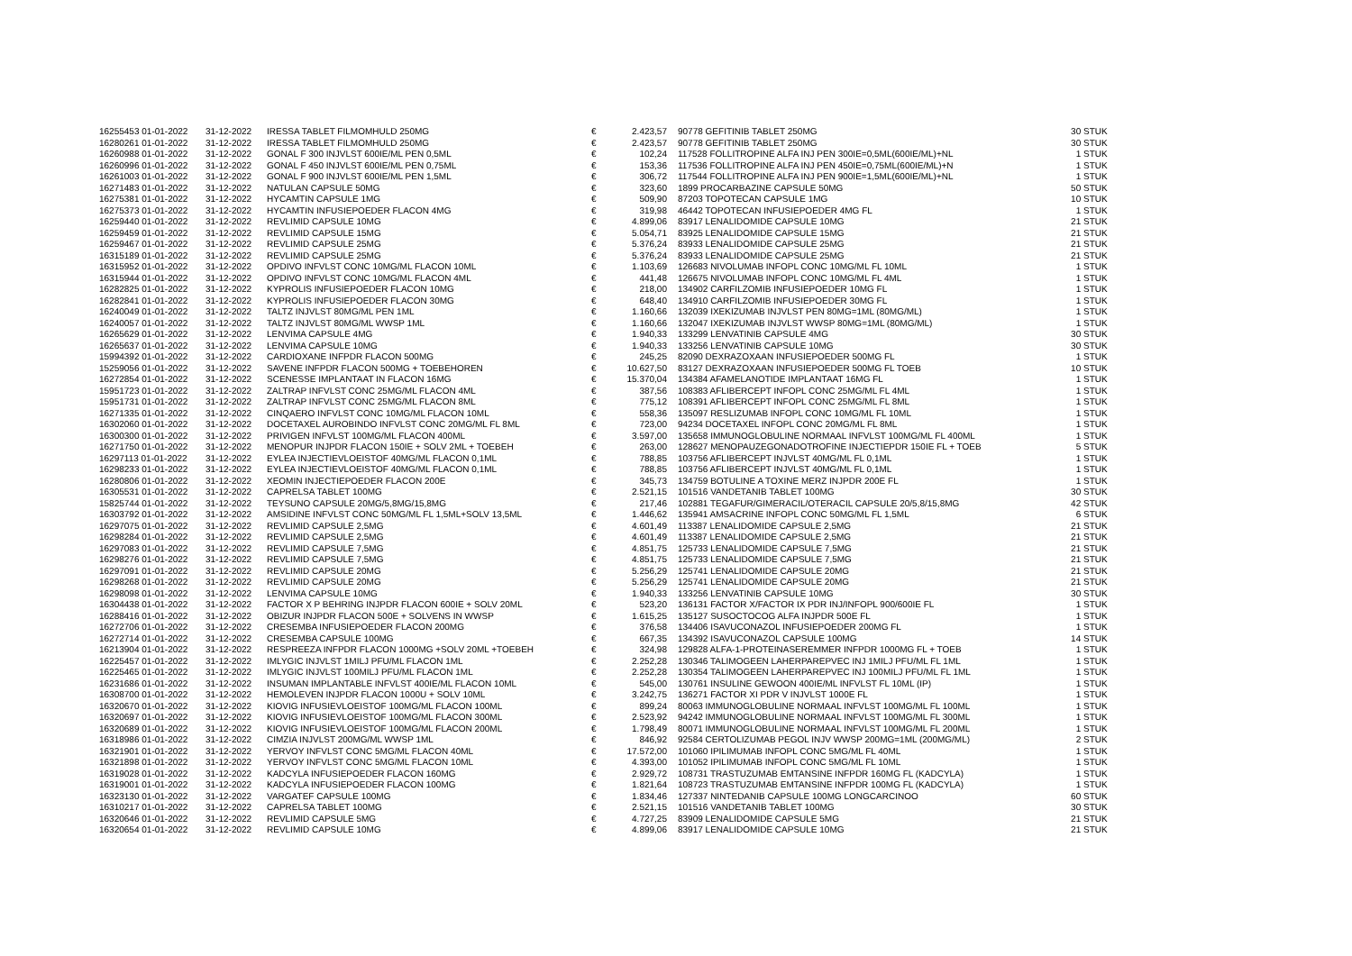| 16255453 01-01-2022 | 31-12-2022 | IRESSA TABLET FILMOMHULD 250MG | € | 2.423,57 | | 90778 GEFITINIB TABLET 250MG | 30 STUK |
| 16280261 01-01-2022 | 31-12-2022 | IRESSA TABLET FILMOMHULD 250MG | € | 2.423,57 | | 90778 GEFITINIB TABLET 250MG | 30 STUK |
| 16260988 01-01-2022 | 31-12-2022 | GONAL F 300 INJVLST 600IE/ML PEN 0,5ML | € | 102,24 | | 117528 FOLLITROPINE ALFA INJ PEN 300IE=0,5ML(600IE/ML)+NL | 1 STUK |
| 16260996 01-01-2022 | 31-12-2022 | GONAL F 450 INJVLST 600IE/ML PEN 0,75ML | € | 153,36 | | 117536 FOLLITROPINE ALFA INJ PEN 450IE=0,75ML(600IE/ML)+N | 1 STUK |
| 16261003 01-01-2022 | 31-12-2022 | GONAL F 900 INJVLST 600IE/ML PEN 1,5ML | € | 306,72 | | 117544 FOLLITROPINE ALFA INJ PEN 900IE=1,5ML(600IE/ML)+NL | 1 STUK |
| 16271483 01-01-2022 | 31-12-2022 | NATULAN CAPSULE 50MG | € | 323,60 | | 1899 PROCARBAZINE CAPSULE 50MG | 50 STUK |
| 16275381 01-01-2022 | 31-12-2022 | HYCAMTIN CAPSULE 1MG | € | 509,90 | | 87203 TOPOTECAN CAPSULE 1MG | 10 STUK |
| 16275373 01-01-2022 | 31-12-2022 | HYCAMTIN INFUSIEPOEDER FLACON 4MG | € | 319,98 | | 46442 TOPOTECAN INFUSIEPOEDER 4MG FL | 1 STUK |
| 16259440 01-01-2022 | 31-12-2022 | REVLIMID CAPSULE 10MG | € | 4.899,06 | | 83917 LENALIDOMIDE CAPSULE 10MG | 21 STUK |
| 16259459 01-01-2022 | 31-12-2022 | REVLIMID CAPSULE 15MG | € | 5.054,71 | | 83925 LENALIDOMIDE CAPSULE 15MG | 21 STUK |
| 16259467 01-01-2022 | 31-12-2022 | REVLIMID CAPSULE 25MG | € | 5.376,24 | | 83933 LENALIDOMIDE CAPSULE 25MG | 21 STUK |
| 16315189 01-01-2022 | 31-12-2022 | REVLIMID CAPSULE 25MG | € | 5.376,24 | | 83933 LENALIDOMIDE CAPSULE 25MG | 21 STUK |
| 16315952 01-01-2022 | 31-12-2022 | OPDIVO INFVLST CONC 10MG/ML FLACON 10ML | € | 1.103,69 | | 126683 NIVOLUMAB INFOPL CONC 10MG/ML FL 10ML | 1 STUK |
| 16315944 01-01-2022 | 31-12-2022 | OPDIVO INFVLST CONC 10MG/ML FLACON 4ML | € | 441,48 | | 126675 NIVOLUMAB INFOPL CONC 10MG/ML FL 4ML | 1 STUK |
| 16282825 01-01-2022 | 31-12-2022 | KYPROLIS INFUSIEPOEDER FLACON 10MG | € | 218,00 | | 134902 CARFILZOMIB INFUSIEPOEDER 10MG FL | 1 STUK |
| 16282841 01-01-2022 | 31-12-2022 | KYPROLIS INFUSIEPOEDER FLACON 30MG | € | 648,40 | | 134910 CARFILZOMIB INFUSIEPOEDER 30MG FL | 1 STUK |
| 16240049 01-01-2022 | 31-12-2022 | TALTZ INJVLST 80MG/ML PEN 1ML | € | 1.160,66 | | 132039 IXEKIZUMAB INJVLST PEN 80MG=1ML (80MG/ML) | 1 STUK |
| 16240057 01-01-2022 | 31-12-2022 | TALTZ INJVLST 80MG/ML WWSP 1ML | € | 1.160,66 | | 132047 IXEKIZUMAB INJVLST WWSP 80MG=1ML (80MG/ML) | 1 STUK |
| 16265629 01-01-2022 | 31-12-2022 | LENVIMA CAPSULE 4MG | € | 1.940,33 | | 133299 LENVATINIB CAPSULE 4MG | 30 STUK |
| 16265637 01-01-2022 | 31-12-2022 | LENVIMA CAPSULE 10MG | € | 1.940,33 | | 133256 LENVATINIB CAPSULE 10MG | 30 STUK |
| 15994392 01-01-2022 | 31-12-2022 | CARDIOXANE INFPDR FLACON 500MG | € | 245,25 | | 82090 DEXRAZOXAAN INFUSIEPOEDER 500MG FL | 1 STUK |
| 15259056 01-01-2022 | 31-12-2022 | SAVENE INFPDR FLACON 500MG + TOEBEHOREN | € | 10.627,50 | | 83127 DEXRAZOXAAN INFUSIEPOEDER 500MG FL TOEB | 10 STUK |
| 16272854 01-01-2022 | 31-12-2022 | SCENESSE IMPLANTAAT IN FLACON 16MG | € | 15.370,04 | | 134384 AFAMELANOTIDE IMPLANTAAT 16MG FL | 1 STUK |
| 15951723 01-01-2022 | 31-12-2022 | ZALTRAP INFVLST CONC 25MG/ML FLACON 4ML | € | 387,56 | | 108383 AFLIBERCEPT INFOPL CONC 25MG/ML FL 4ML | 1 STUK |
| 15951731 01-01-2022 | 31-12-2022 | ZALTRAP INFVLST CONC 25MG/ML FLACON 8ML | € | 775,12 | | 108391 AFLIBERCEPT INFOPL CONC 25MG/ML FL 8ML | 1 STUK |
| 16271335 01-01-2022 | 31-12-2022 | CINQAERO INFVLST CONC 10MG/ML FLACON 10ML | € | 558,36 | | 135097 RESLIZUMAB INFOPL CONC 10MG/ML FL 10ML | 1 STUK |
| 16302060 01-01-2022 | 31-12-2022 | DOCETAXEL AUROBINDO INFVLST CONC 20MG/ML FL 8ML | € | 723,00 | | 94234 DOCETAXEL INFOPL CONC 20MG/ML FL 8ML | 1 STUK |
| 16300300 01-01-2022 | 31-12-2022 | PRIVIGEN INFVLST 100MG/ML FLACON 400ML | € | 3.597,00 | | 135658 IMMUNOGLOBULINE NORMAAL INFVLST 100MG/ML FL 400ML | 1 STUK |
| 16271750 01-01-2022 | 31-12-2022 | MENOPUR INJPDR FLACON 150IE + SOLV 2ML + TOEBEH | € | 263,00 | | 128627 MENOPAUZEGONADOTROFINE INJECTIEPDR 150IE FL + TOEB | 5 STUK |
| 16297113 01-01-2022 | 31-12-2022 | EYLEA INJECTIEVLOEISTOF 40MG/ML FLACON 0,1ML | € | 788,85 | | 103756 AFLIBERCEPT INJVLST 40MG/ML FL 0,1ML | 1 STUK |
| 16298233 01-01-2022 | 31-12-2022 | EYLEA INJECTIEVLOEISTOF 40MG/ML FLACON 0,1ML | € | 788,85 | | 103756 AFLIBERCEPT INJVLST 40MG/ML FL 0,1ML | 1 STUK |
| 16280806 01-01-2022 | 31-12-2022 | XEOMIN INJECTIEPOEDER FLACON 200E | € | 345,73 | | 134759 BOTULINE A TOXINE MERZ INJPDR 200E FL | 1 STUK |
| 16305531 01-01-2022 | 31-12-2022 | CAPRELSA TABLET 100MG | € | 2.521,15 | | 101516 VANDETANIB TABLET 100MG | 30 STUK |
| 15825744 01-01-2022 | 31-12-2022 | TEYSUNO CAPSULE 20MG/5,8MG/15,8MG | € | 217,46 | | 102881 TEGAFUR/GIMERACIL/OTERACIL CAPSULE 20/5,8/15,8MG | 42 STUK |
| 16303792 01-01-2022 | 31-12-2022 | AMSIDINE INFVLST CONC 50MG/ML FL 1,5ML+SOLV 13,5ML | € | 1.446,62 | | 135941 AMSACRINE INFOPL CONC 50MG/ML FL 1,5ML | 6 STUK |
| 16297075 01-01-2022 | 31-12-2022 | REVLIMID CAPSULE 2,5MG | € | 4.601,49 | | 113387 LENALIDOMIDE CAPSULE 2,5MG | 21 STUK |
| 16298284 01-01-2022 | 31-12-2022 | REVLIMID CAPSULE 2,5MG | € | 4.601,49 | | 113387 LENALIDOMIDE CAPSULE 2,5MG | 21 STUK |
| 16297083 01-01-2022 | 31-12-2022 | REVLIMID CAPSULE 7,5MG | € | 4.851,75 | | 125733 LENALIDOMIDE CAPSULE 7,5MG | 21 STUK |
| 16298276 01-01-2022 | 31-12-2022 | REVLIMID CAPSULE 7,5MG | € | 4.851,75 | | 125733 LENALIDOMIDE CAPSULE 7,5MG | 21 STUK |
| 16297091 01-01-2022 | 31-12-2022 | REVLIMID CAPSULE 20MG | € | 5.256,29 | | 125741 LENALIDOMIDE CAPSULE 20MG | 21 STUK |
| 16298268 01-01-2022 | 31-12-2022 | REVLIMID CAPSULE 20MG | € | 5.256,29 | | 125741 LENALIDOMIDE CAPSULE 20MG | 21 STUK |
| 16298098 01-01-2022 | 31-12-2022 | LENVIMA CAPSULE 10MG | € | 1.940,33 | | 133256 LENVATINIB CAPSULE 10MG | 30 STUK |
| 16304438 01-01-2022 | 31-12-2022 | FACTOR X P BEHRING INJPDR FLACON 600IE + SOLV 20ML | € | 523,20 | | 136131 FACTOR X/FACTOR IX PDR INJ/INFOPL 900/600IE FL | 1 STUK |
| 16288416 01-01-2022 | 31-12-2022 | OBIZUR INJPDR FLACON 500E + SOLVENS IN WWSP | € | 1.615,25 | | 135127 SUSOCTOCOG ALFA INJPDR 500E FL | 1 STUK |
| 16272706 01-01-2022 | 31-12-2022 | CRESEMBA INFUSIEPOEDER FLACON 200MG | € | 376,58 | | 134406 ISAVUCONAZOL INFUSIEPOEDER 200MG FL | 1 STUK |
| 16272714 01-01-2022 | 31-12-2022 | CRESEMBA CAPSULE 100MG | € | 667,35 | | 134392 ISAVUCONAZOL CAPSULE 100MG | 14 STUK |
| 16213904 01-01-2022 | 31-12-2022 | RESPREEZA INFPDR FLACON 1000MG +SOLV 20ML +TOEBEH | € | 324,98 | | 129828 ALFA-1-PROTEINASEREMMER INFPDR 1000MG FL + TOEB | 1 STUK |
| 16225457 01-01-2022 | 31-12-2022 | IMLYGIC INJVLST 1MILJ PFU/ML FLACON 1ML | € | 2.252,28 | | 130346 TALIMOGEEN LAHERPAREPVEC INJ 1MILJ PFU/ML FL 1ML | 1 STUK |
| 16225465 01-01-2022 | 31-12-2022 | IMLYGIC INJVLST 100MILJ PFU/ML FLACON 1ML | € | 2.252,28 | | 130354 TALIMOGEEN LAHERPAREPVEC INJ 100MILJ PFU/ML FL 1ML | 1 STUK |
| 16231686 01-01-2022 | 31-12-2022 | INSUMAN IMPLANTABLE INFVLST 400IE/ML FLACON 10ML | € | 545,00 | | 130761 INSULINE GEWOON 400IE/ML INFVLST FL 10ML (IP) | 1 STUK |
| 16308700 01-01-2022 | 31-12-2022 | HEMOLEVEN INJPDR FLACON 1000U + SOLV 10ML | € | 3.242,75 | | 136271 FACTOR XI PDR V INJVLST 1000E FL | 1 STUK |
| 16320670 01-01-2022 | 31-12-2022 | KIOVIG INFUSIEVLOEISTOF 100MG/ML FLACON 100ML | € | 899,24 | | 80063 IMMUNOGLOBULINE NORMAAL INFVLST 100MG/ML FL 100ML | 1 STUK |
| 16320697 01-01-2022 | 31-12-2022 | KIOVIG INFUSIEVLOEISTOF 100MG/ML FLACON 300ML | € | 2.523,92 | | 94242 IMMUNOGLOBULINE NORMAAL INFVLST 100MG/ML FL 300ML | 1 STUK |
| 16320689 01-01-2022 | 31-12-2022 | KIOVIG INFUSIEVLOEISTOF 100MG/ML FLACON 200ML | € | 1.798,49 | | 80071 IMMUNOGLOBULINE NORMAAL INFVLST 100MG/ML FL 200ML | 1 STUK |
| 16318986 01-01-2022 | 31-12-2022 | CIMZIA INJVLST 200MG/ML WWSP 1ML | € | 846,92 | | 92584 CERTOLIZUMAB PEGOL INJV WWSP 200MG=1ML (200MG/ML) | 2 STUK |
| 16321901 01-01-2022 | 31-12-2022 | YERVOY INFVLST CONC 5MG/ML FLACON 40ML | € | 17.572,00 | | 101060 IPILIMUMAB INFOPL CONC 5MG/ML FL 40ML | 1 STUK |
| 16321898 01-01-2022 | 31-12-2022 | YERVOY INFVLST CONC 5MG/ML FLACON 10ML | € | 4.393,00 | | 101052 IPILIMUMAB INFOPL CONC 5MG/ML FL 10ML | 1 STUK |
| 16319028 01-01-2022 | 31-12-2022 | KADCYLA INFUSIEPOEDER FLACON 160MG | € | 2.929,72 | | 108731 TRASTUZUMAB EMTANSINE INFPDR 160MG FL (KADCYLA) | 1 STUK |
| 16319001 01-01-2022 | 31-12-2022 | KADCYLA INFUSIEPOEDER FLACON 100MG | € | 1.821,64 | | 108723 TRASTUZUMAB EMTANSINE INFPDR 100MG FL (KADCYLA) | 1 STUK |
| 16323130 01-01-2022 | 31-12-2022 | VARGATEF CAPSULE 100MG | € | 1.834,46 | | 127337 NINTEDANIB CAPSULE 100MG LONGCARCINOO | 60 STUK |
| 16310217 01-01-2022 | 31-12-2022 | CAPRELSA TABLET 100MG | € | 2.521,15 | | 101516 VANDETANIB TABLET 100MG | 30 STUK |
| 16320646 01-01-2022 | 31-12-2022 | REVLIMID CAPSULE 5MG | € | 4.727,25 | | 83909 LENALIDOMIDE CAPSULE 5MG | 21 STUK |
| 16320654 01-01-2022 | 31-12-2022 | REVLIMID CAPSULE 10MG | € | 4.899,06 | | 83917 LENALIDOMIDE CAPSULE 10MG | 21 STUK |